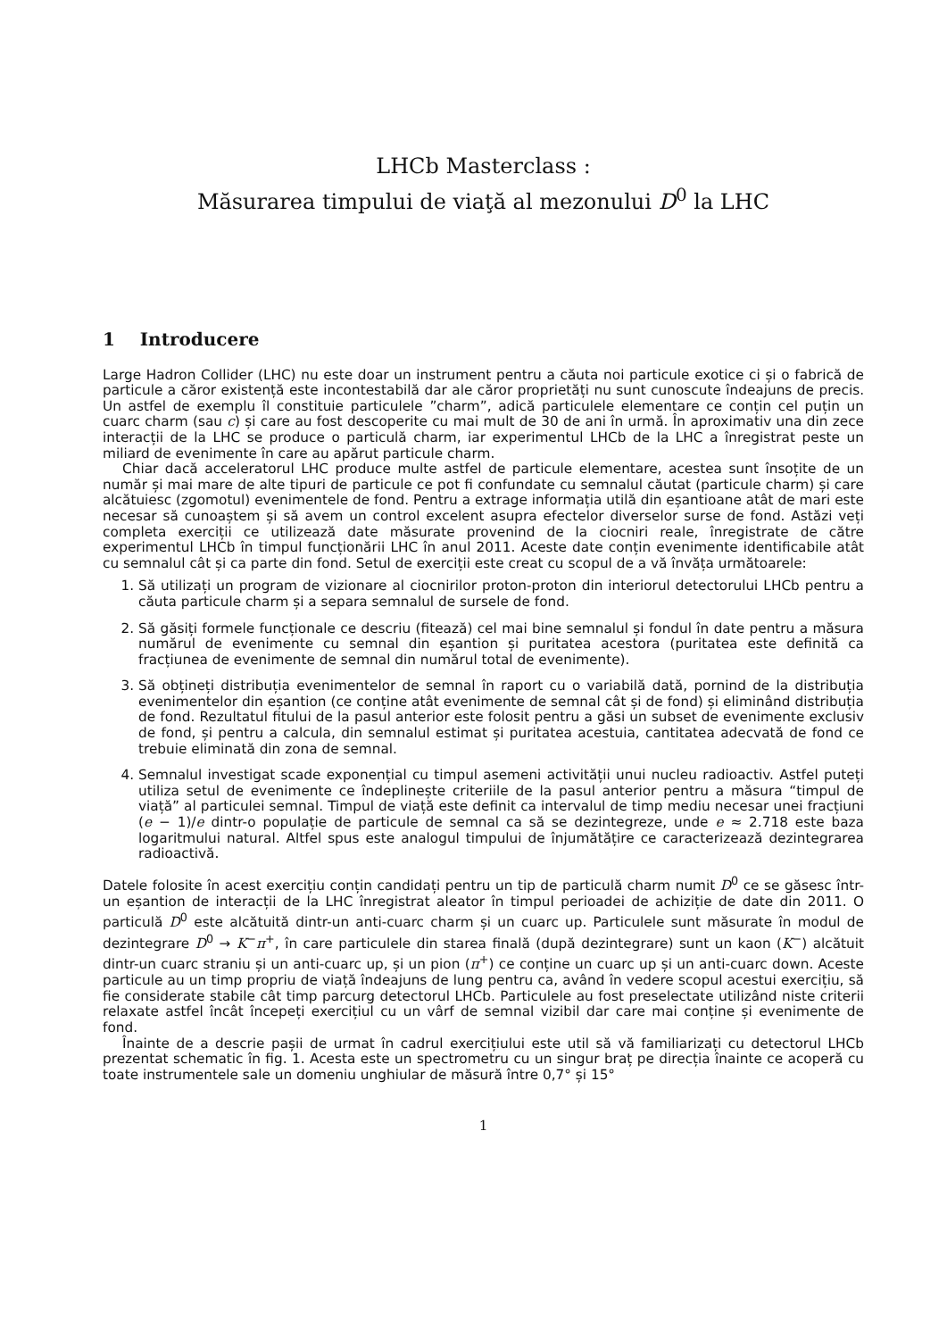LHCb Masterclass :
Măsurarea timpului de viaţă al mezonului D<sup>0</sup> la LHC
1 Introducere
Large Hadron Collider (LHC) nu este doar un instrument pentru a căuta noi particule exotice ci și o fabrică de particule a căror existență este incontestabilă dar ale căror proprietăți nu sunt cunoscute îndeajuns de precis. Un astfel de exemplu îl constituie particulele ”charm”, adică particulele elementare ce conțin cel puțin un cuarc charm (sau c) și care au fost descoperite cu mai mult de 30 de ani în urmă. În aproximativ una din zece interacții de la LHC se produce o particulă charm, iar experimentul LHCb de la LHC a înregistrat peste un miliard de evenimente în care au apărut particule charm.
Chiar dacă acceleratorul LHC produce multe astfel de particule elementare, acestea sunt însoțite de un număr și mai mare de alte tipuri de particule ce pot fi confundate cu semnalul căutat (particule charm) și care alcătuiesc (zgomotul) evenimentele de fond. Pentru a extrage informația utilă din eșantioane atât de mari este necesar să cunoaștem și să avem un control excelent asupra efectelor diverselor surse de fond. Astăzi veți completa exerciții ce utilizează date măsurate provenind de la ciocniri reale, înregistrate de către experimentul LHCb în timpul funcționării LHC în anul 2011. Aceste date conțin evenimente identificabile atât cu semnalul cât și ca parte din fond. Setul de exerciții este creat cu scopul de a vă învăța următoarele:
1. Să utilizați un program de vizionare al ciocnirilor proton-proton din interiorul detectorului LHCb pentru a căuta particule charm și a separa semnalul de sursele de fond.
2. Să găsiți formele funcționale ce descriu (fitează) cel mai bine semnalul și fondul în date pentru a măsura numărul de evenimente cu semnal din eșantion și puritatea acestora (puritatea este definită ca fracțiunea de evenimente de semnal din numărul total de evenimente).
3. Să obțineți distribuția evenimentelor de semnal în raport cu o variabilă dată, pornind de la distribuția evenimentelor din eșantion (ce conține atât evenimente de semnal cât și de fond) și eliminând distribuția de fond. Rezultatul fitului de la pasul anterior este folosit pentru a găsi un subset de evenimente exclusiv de fond, și pentru a calcula, din semnalul estimat și puritatea acestuia, cantitatea adecvată de fond ce trebuie eliminată din zona de semnal.
4. Semnalul investigat scade exponențial cu timpul asemeni activității unui nucleu radioactiv. Astfel puteți utiliza setul de evenimente ce îndeplinește criteriile de la pasul anterior pentru a măsura “timpul de viață” al particulei semnal. Timpul de viață este definit ca intervalul de timp mediu necesar unei fracțiuni (e − 1)/e dintr-o populație de particule de semnal ca să se dezintegreze, unde e ≈ 2.718 este baza logaritmului natural. Altfel spus este analogul timpului de înjumătățire ce caracterizează dezintegrarea radioactivă.
Datele folosite în acest exercițiu conțin candidați pentru un tip de particulă charm numit D<sup>0</sup> ce se găsesc într-un eșantion de interacții de la LHC înregistrat aleator în timpul perioadei de achiziție de date din 2011. O particulă D<sup>0</sup> este alcătuită dintr-un anti-cuarc charm și un cuarc up. Particulele sunt măsurate în modul de dezintegrare D<sup>0</sup> → K<sup>−</sup>π<sup>+</sup>, în care particulele din starea finală (după dezintegrare) sunt un kaon (K<sup>−</sup>) alcătuit dintr-un cuarc straniu și un anti-cuarc up, și un pion (π<sup>+</sup>) ce conține un cuarc up și un anti-cuarc down. Aceste particule au un timp propriu de viață îndeajuns de lung pentru ca, având în vedere scopul acestui exercițiu, să fie considerate stabile cât timp parcurg detectorul LHCb. Particulele au fost preselectate utilizând niste criterii relaxate astfel încât începeți exercițiul cu un vârf de semnal vizibil dar care mai conține și evenimente de fond.
Înainte de a descrie pașii de urmat în cadrul exercițiului este util să vă familiarizați cu detectorul LHCb prezentat schematic în fig. 1. Acesta este un spectrometru cu un singur braț pe direcția înainte ce acoperă cu toate instrumentele sale un domeniu unghiular de măsură între 0,7° și 15°
1